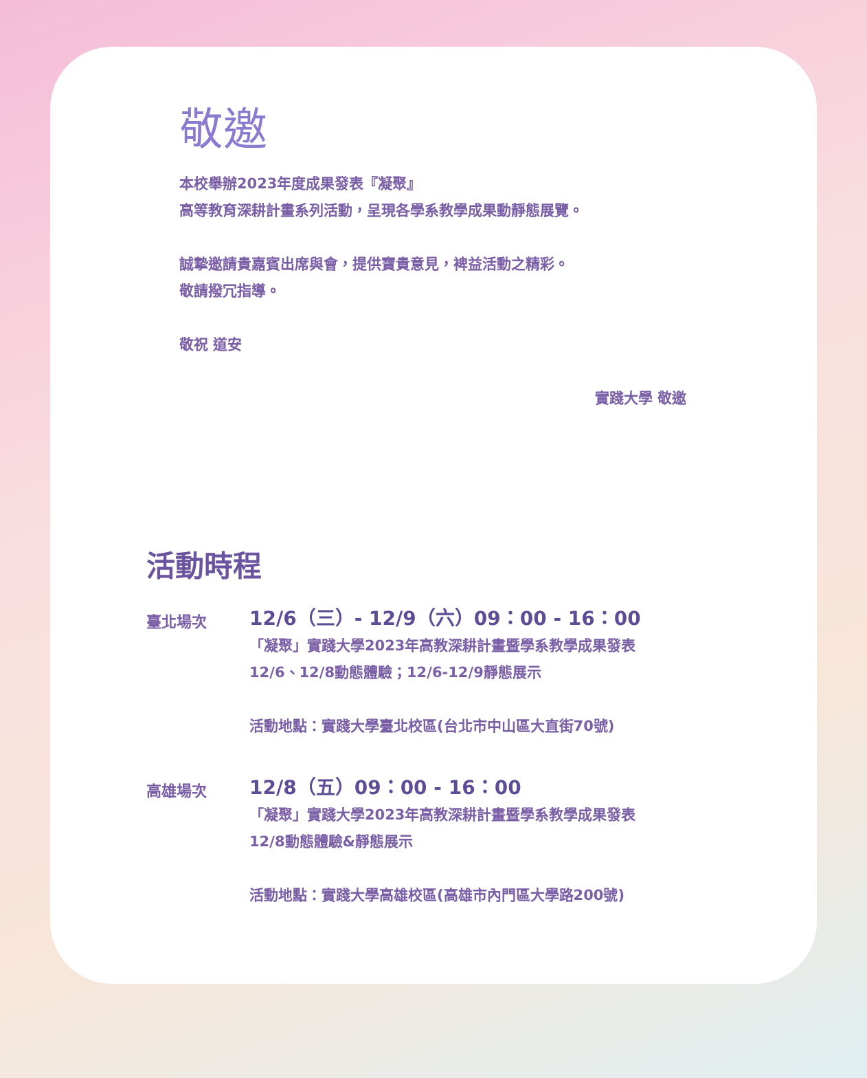敬邀
本校舉辦2023年度成果發表『凝聚』
高等教育深耕計畫系列活動，呈現各學系教學成果動靜態展覽。
誠摯邀請貴嘉賓出席與會，提供寶貴意見，裨益活動之精彩。
敬請撥冗指導。
敬祝 道安
實踐大學 敬邀
活動時程
臺北場次
12/6（三）- 12/9（六）09：00 - 16：00
「凝聚」實踐大學2023年高教深耕計畫暨學系教學成果發表
12/6、12/8動態體驗；12/6-12/9靜態展示
活動地點：實踐大學臺北校區(台北市中山區大直街70號)
高雄場次
12/8（五）09：00 - 16：00
「凝聚」實踐大學2023年高教深耕計畫暨學系教學成果發表
12/8動態體驗&靜態展示
活動地點：實踐大學高雄校區(高雄市內門區大學路200號)